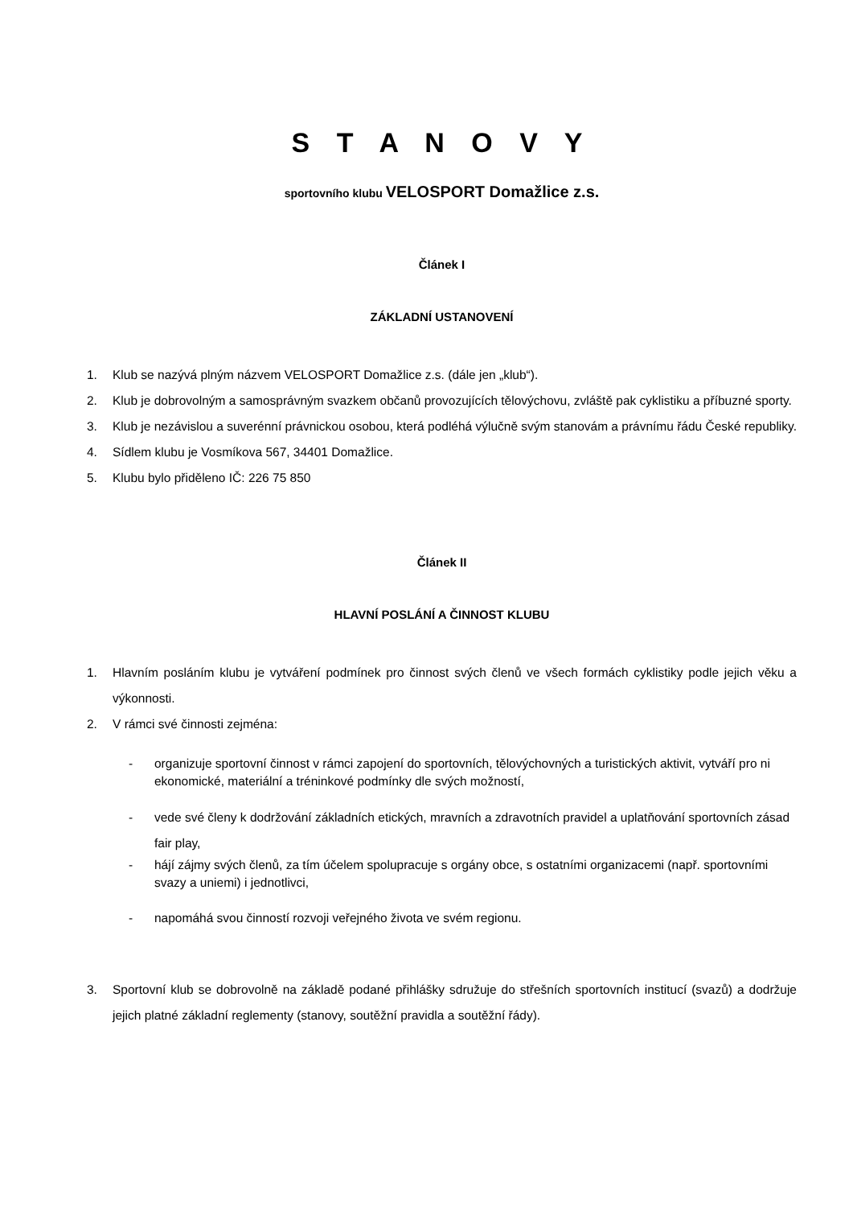S T A N O V Y
sportovního klubu VELOSPORT Domažlice z.s.
Článek I
ZÁKLADNÍ USTANOVENÍ
1. Klub se nazývá plným názvem VELOSPORT Domažlice z.s. (dále jen „klub“).
2. Klub je dobrovolným a samosprávným svazkem občanů provozujících tělovýchovu, zvláště pak cyklistiku a příbuzné sporty.
3. Klub je nezávislou a suverénní právnickou osobou, která podléhá výlučně svým stanovám a právnímu řádu České republiky.
4. Sídlem klubu je Vosmíkova 567, 34401 Domažlice.
5. Klubu bylo přiděleno IČ: 226 75 850
Článek II
HLAVNÍ POSLÁNÍ A ČINNOST KLUBU
1. Hlavním posláním klubu je vytváření podmínek pro činnost svých členů ve všech formách cyklistiky podle jejich věku a výkonnosti.
2. V rámci své činnosti zejména:
- organizuje sportovní činnost v rámci zapojení do sportovních, tělovýchovných a turistických aktivit, vytváří pro ni ekonomické, materiální a tréninkové podmínky dle svých možností,
- vede své členy k dodržování základních etických, mravních a zdravotních pravidel a uplatňování sportovních zásad fair play,
- hájí zájmy svých členů, za tím účelem spolupracuje s orgány obce, s ostatními organizacemi (např. sportovními svazy a uniemi) i jednotlivci,
- napomáhá svou činností rozvoji veřejného života ve svém regionu.
3. Sportovní klub se dobrovolně na základě podané přihlášky sdružuje do střešních sportovních institucí (svazů) a dodržuje jejich platné základní reglementy (stanovy, soutěžní pravidla a soutěžní řády).